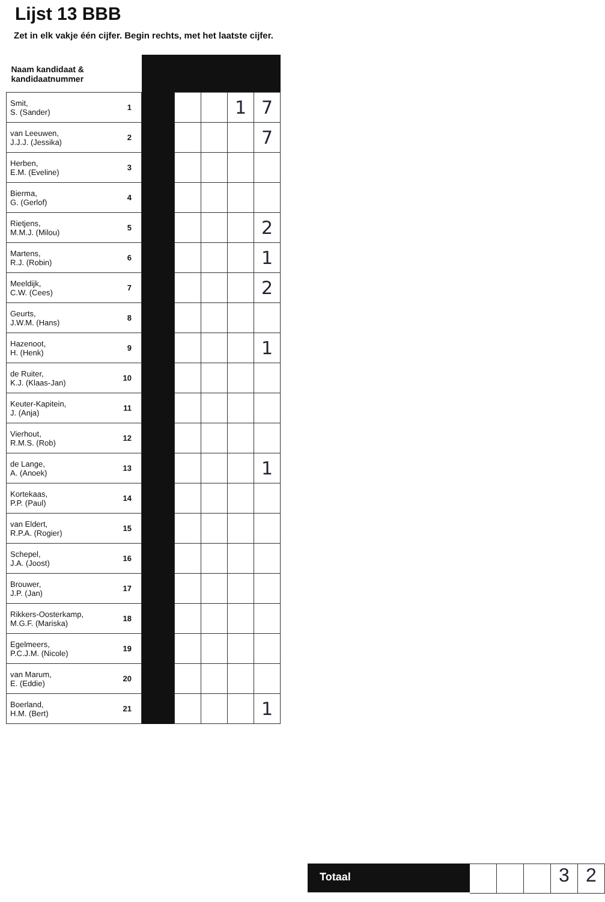Lijst 13 BBB
Zet in elk vakje één cijfer. Begin rechts, met het laatste cijfer.
| Naam kandidaat & kandidaatnummer | | | | | | |
| --- | --- | --- | --- | --- | --- | --- |
| Smit, S. (Sander) | 1 | | | | 1 | 7 |
| van Leeuwen, J.J.J. (Jessika) | 2 | | | | | 7 |
| Herben, E.M. (Eveline) | 3 | | | | | |
| Bierma, G. (Gerlof) | 4 | | | | | |
| Rietjens, M.M.J. (Milou) | 5 | | | | | 2 |
| Martens, R.J. (Robin) | 6 | | | | | 1 |
| Meeldijk, C.W. (Cees) | 7 | | | | | 2 |
| Geurts, J.W.M. (Hans) | 8 | | | | | |
| Hazenoot, H. (Henk) | 9 | | | | | 1 |
| de Ruiter, K.J. (Klaas-Jan) | 10 | | | | | |
| Keuter-Kapitein, J. (Anja) | 11 | | | | | |
| Vierhout, R.M.S. (Rob) | 12 | | | | | |
| de Lange, A. (Anoek) | 13 | | | | | 1 |
| Kortekaas, P.P. (Paul) | 14 | | | | | |
| van Eldert, R.P.A. (Rogier) | 15 | | | | | |
| Schepel, J.A. (Joost) | 16 | | | | | |
| Brouwer, J.P. (Jan) | 17 | | | | | |
| Rikkers-Oosterkamp, M.G.F. (Mariska) | 18 | | | | | |
| Egelmeers, P.C.J.M. (Nicole) | 19 | | | | | |
| van Marum, E. (Eddie) | 20 | | | | | |
| Boerland, H.M. (Bert) | 21 | | | | | 1 |
Totaal
3 2